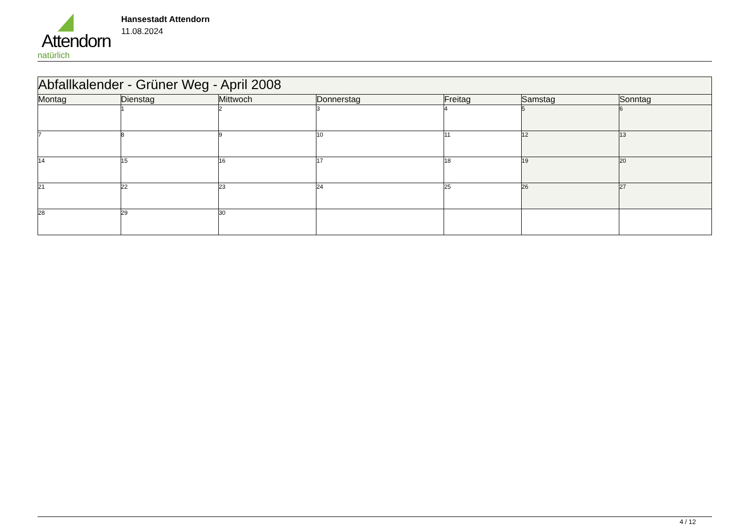Attendorn
natürlich
Hansestadt Attendorn
11.08.2024
| Abfallkalender - Grüner Weg - April 2008 | | | | | | |
| --- | --- | --- | --- | --- | --- | --- |
| Montag | Dienstag | Mittwoch | Donnerstag | Freitag | Samstag | Sonntag |
| | 1 | 2 | 3 | 4 | 5 | 6 |
| 7 | 8 | 9 | 10 | 11 | 12 | 13 |
| 14 | 15 | 16 | 17 | 18 | 19 | 20 |
| 21 | 22 | 23 | 24 | 25 | 26 | 27 |
| 28 | 29 | 30 | | | | |
4 / 12